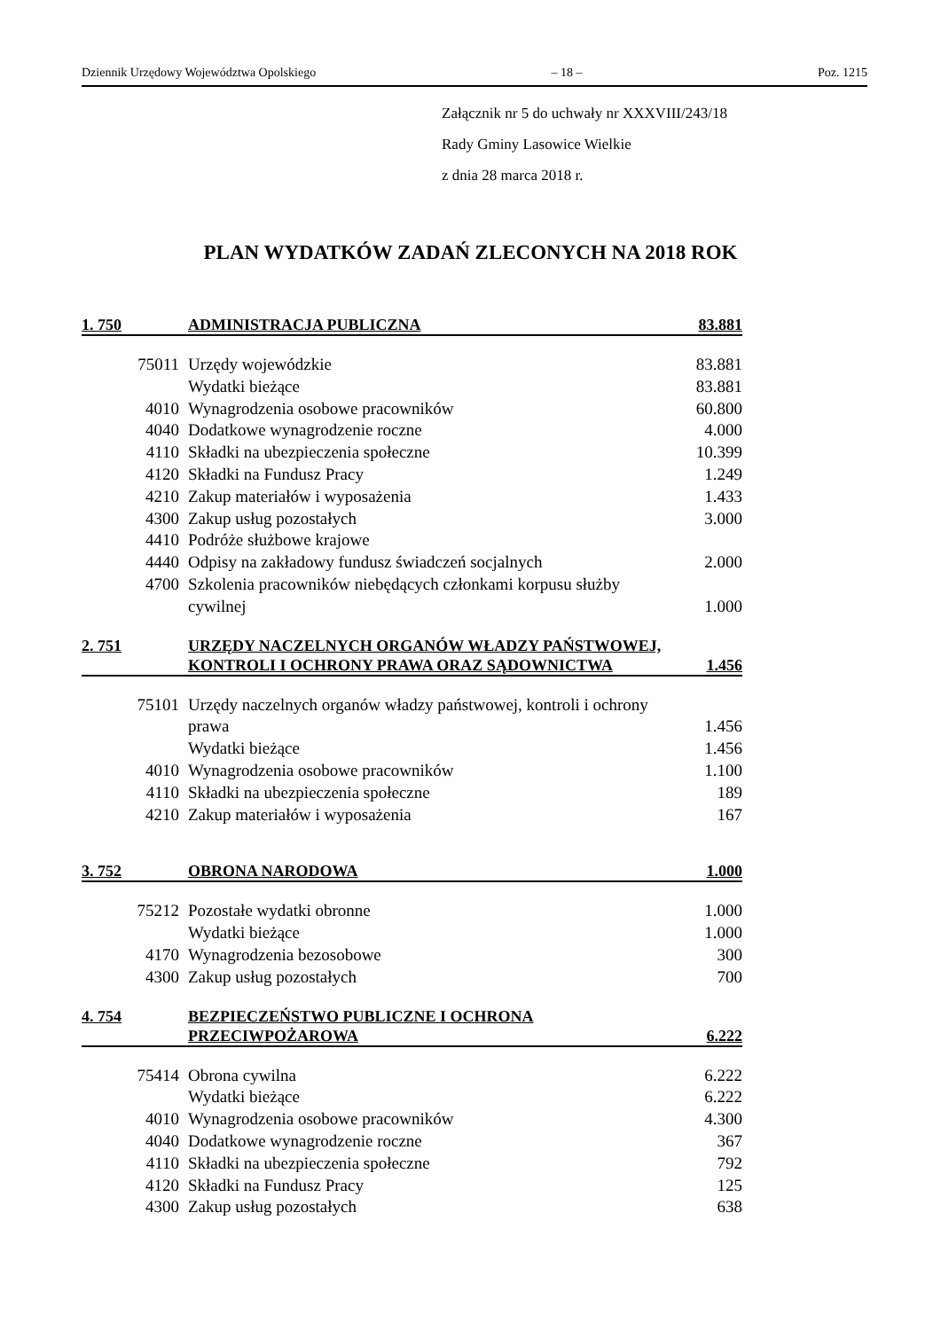Dziennik Urzędowy Województwa Opolskiego – 18 – Poz. 1215
Załącznik nr 5 do uchwały nr XXXVIII/243/18
Rady Gminy Lasowice Wielkie
z dnia 28 marca 2018 r.
PLAN WYDATKÓW ZADAŃ ZLECONYCH NA 2018 ROK
| 1. 750 | ADMINISTRACJA PUBLICZNA | 83.881 |
| 75011 | Urzędy wojewódzkie | 83.881 |
| | Wydatki bieżące | 83.881 |
| 4010 | Wynagrodzenia osobowe pracowników | 60.800 |
| 4040 | Dodatkowe wynagrodzenie roczne | 4.000 |
| 4110 | Składki na ubezpieczenia społeczne | 10.399 |
| 4120 | Składki na Fundusz Pracy | 1.249 |
| 4210 | Zakup materiałów i wyposażenia | 1.433 |
| 4300 | Zakup usług pozostałych | 3.000 |
| 4410 | Podróże służbowe krajowe | |
| 4440 | Odpisy na zakładowy fundusz świadczeń socjalnych | 2.000 |
| 4700 | Szkolenia pracowników niebędących członkami korpusu służby cywilnej | 1.000 |
| 2. 751 | URZĘDY NACZELNYCH ORGANÓW WŁADZY PAŃSTWOWEJ, KONTROLI I OCHRONY PRAWA ORAZ SĄDOWNICTWA | 1.456 |
| 75101 | Urzędy naczelnych organów władzy państwowej, kontroli i ochrony prawa | 1.456 |
| | Wydatki bieżące | 1.456 |
| 4010 | Wynagrodzenia osobowe pracowników | 1.100 |
| 4110 | Składki na ubezpieczenia społeczne | 189 |
| 4210 | Zakup materiałów i wyposażenia | 167 |
| 3. 752 | OBRONA NARODOWA | 1.000 |
| 75212 | Pozostałe wydatki obronne | 1.000 |
| | Wydatki bieżące | 1.000 |
| 4170 | Wynagrodzenia bezosobowe | 300 |
| 4300 | Zakup usług pozostałych | 700 |
| 4. 754 | BEZPIECZEŃSTWO PUBLICZNE I OCHRONA PRZECIWPOŻAROWA | 6.222 |
| 75414 | Obrona cywilna | 6.222 |
| | Wydatki bieżące | 6.222 |
| 4010 | Wynagrodzenia osobowe pracowników | 4.300 |
| 4040 | Dodatkowe wynagrodzenie roczne | 367 |
| 4110 | Składki na ubezpieczenia społeczne | 792 |
| 4120 | Składki na Fundusz Pracy | 125 |
| 4300 | Zakup usług pozostałych | 638 |